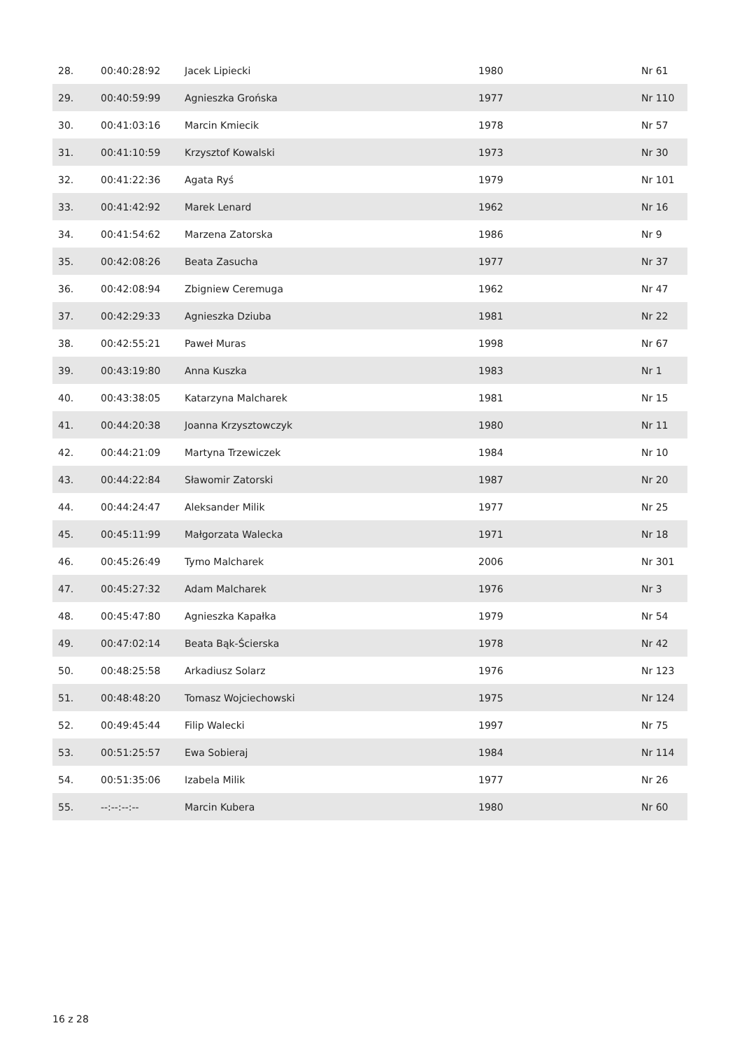| 28. | 00:40:28:92 | Jacek Lipiecki | 1980 | Nr 61 |
| 29. | 00:40:59:99 | Agnieszka Grońska | 1977 | Nr 110 |
| 30. | 00:41:03:16 | Marcin Kmiecik | 1978 | Nr 57 |
| 31. | 00:41:10:59 | Krzysztof Kowalski | 1973 | Nr 30 |
| 32. | 00:41:22:36 | Agata Ryś | 1979 | Nr 101 |
| 33. | 00:41:42:92 | Marek Lenard | 1962 | Nr 16 |
| 34. | 00:41:54:62 | Marzena Zatorska | 1986 | Nr 9 |
| 35. | 00:42:08:26 | Beata Zasucha | 1977 | Nr 37 |
| 36. | 00:42:08:94 | Zbigniew Ceremuga | 1962 | Nr 47 |
| 37. | 00:42:29:33 | Agnieszka Dziuba | 1981 | Nr 22 |
| 38. | 00:42:55:21 | Paweł Muras | 1998 | Nr 67 |
| 39. | 00:43:19:80 | Anna Kuszka | 1983 | Nr 1 |
| 40. | 00:43:38:05 | Katarzyna Malcharek | 1981 | Nr 15 |
| 41. | 00:44:20:38 | Joanna Krzysztowczyk | 1980 | Nr 11 |
| 42. | 00:44:21:09 | Martyna Trzewiczek | 1984 | Nr 10 |
| 43. | 00:44:22:84 | Sławomir Zatorski | 1987 | Nr 20 |
| 44. | 00:44:24:47 | Aleksander Milik | 1977 | Nr 25 |
| 45. | 00:45:11:99 | Małgorzata Walecka | 1971 | Nr 18 |
| 46. | 00:45:26:49 | Tymo Malcharek | 2006 | Nr 301 |
| 47. | 00:45:27:32 | Adam Malcharek | 1976 | Nr 3 |
| 48. | 00:45:47:80 | Agnieszka Kapałka | 1979 | Nr 54 |
| 49. | 00:47:02:14 | Beata Bąk-Ścierska | 1978 | Nr 42 |
| 50. | 00:48:25:58 | Arkadiusz Solarz | 1976 | Nr 123 |
| 51. | 00:48:48:20 | Tomasz Wojciechowski | 1975 | Nr 124 |
| 52. | 00:49:45:44 | Filip Walecki | 1997 | Nr 75 |
| 53. | 00:51:25:57 | Ewa Sobieraj | 1984 | Nr 114 |
| 54. | 00:51:35:06 | Izabela Milik | 1977 | Nr 26 |
| 55. | --:--:--:-- | Marcin Kubera | 1980 | Nr 60 |
16 z 28